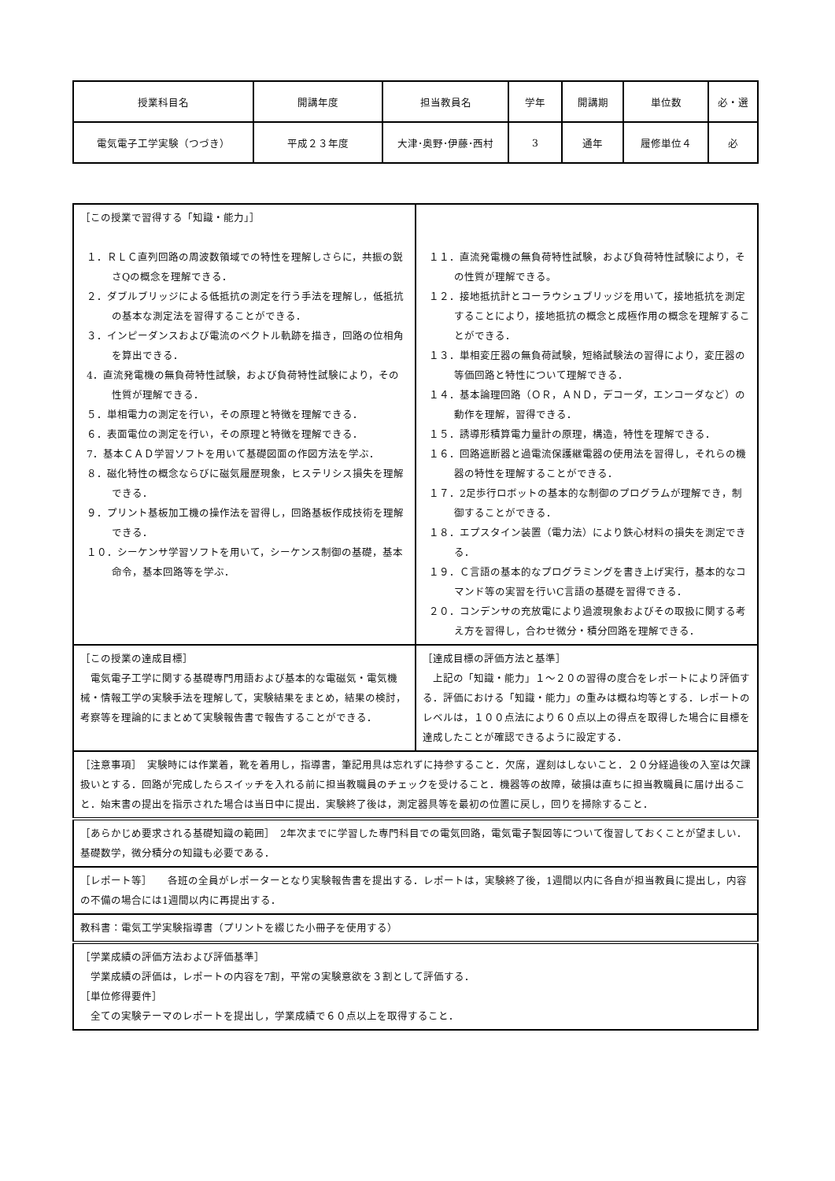| 授業科目名 | 開講年度 | 担当教員名 | 学年 | 開講期 | 単位数 | 必・選 |
| --- | --- | --- | --- | --- | --- | --- |
| 電気電子工学実験（つづき） | 平成２３年度 | 大津･奥野･伊藤･西村 | 3 | 通年 | 履修単位４ | 必 |
| ［この授業で習得する「知識・能力」］ １．ＲＬＣ直列回路の周波数領域での特性を理解しさらに，共振の鋭さQの概念を理解できる． ２．ダブルブリッジによる低抵抗の測定を行う手法を理解し，低抵抗の基本な測定法を習得することができる． ３．インピーダンスおよび電流のベクトル軌跡を描き，回路の位相角を算出できる． 4．直流発電機の無負荷特性試験，および負荷特性試験により，その性質が理解できる． ５．単相電力の測定を行い，その原理と特徴を理解できる． ６．表面電位の測定を行い，その原理と特徴を理解できる． 7．基本ＣＡＤ学習ソフトを用いて基礎図面の作図方法を学ぶ． ８．磁化特性の概念ならびに磁気履歴現象，ヒステリシス損失を理解できる． ９．プリント基板加工機の操作法を習得し，回路基板作成技術を理解できる． １０．シーケンサ学習ソフトを用いて，シーケンス制御の基礎，基本命令，基本回路等を学ぶ． | １１．直流発電機の無負荷特性試験，および負荷特性試験により，その性質が理解できる。 １２．接地抵抗計とコーラウシュブリッジを用いて，接地抵抗を測定することにより，接地抵抗の概念と成極作用の概念を理解することができる． １３．単相変圧器の無負荷試験，短絡試験法の習得により，変圧器の等価回路と特性について理解できる． １４．基本論理回路（ＯＲ，ＡＮＤ，デコーダ，エンコーダなど）の動作を理解，習得できる． １５．誘導形積算電力量計の原理，構造，特性を理解できる． １６．回路遮断器と過電流保護継電器の使用法を習得し，それらの機器の特性を理解することができる． １７．2足歩行ロボットの基本的な制御のプログラムが理解でき，制御することができる． １８．エプスタイン装置（電力法）により鉄心材料の損失を測定できる． １９．Ｃ言語の基本的なプログラミングを書き上げ実行，基本的なコマンド等の実習を行いC言語の基礎を習得できる． ２０．コンデンサの充放電により過渡現象およびその取扱に関する考え方を習得し，合わせ微分・積分回路を理解できる． |
| ［この授業の達成目標］ 電気電子工学に関する基礎専門用語および基本的な電磁気・電気機械・情報工学の実験手法を理解して，実験結果をまとめ，結果の検討，考察等を理論的にまとめて実験報告書で報告することができる． | ［達成目標の評価方法と基準］ 上記の「知識・能力」１～２０の習得の度合をレポートにより評価する．評価における「知識・能力」の重みは概ね均等とする．レポートのレベルは，１００点法により６０点以上の得点を取得した場合に目標を達成したことが確認できるように設定する． |
| ［注意事項］ 実験時には作業着，靴を着用し，指導書，筆記用具は忘れずに持参すること．欠席，遅刻はしないこと．２０分経過後の入室は欠課扱いとする．回路が完成したらスイッチを入れる前に担当教職員のチェックを受けること．機器等の故障，破損は直ちに担当教職員に届け出ること．始末書の提出を指示された場合は当日中に提出．実験終了後は，測定器具等を最初の位置に戻し，回りを掃除すること． | |
| ［あらかじめ要求される基礎知識の範囲］ 2年次までに学習した専門科目での電気回路，電気電子製図等について復習しておくことが望ましい．基礎数学，微分積分の知識も必要である． | |
| ［レポート等］ 各班の全員がレポーターとなり実験報告書を提出する．レポートは，実験終了後，1週間以内に各自が担当教員に提出し，内容の不備の場合には1週間以内に再提出する． | |
| 教科書：電気工学実験指導書（プリントを綴じた小冊子を使用する） | |
| ［学業成績の評価方法および評価基準］ 学業成績の評価は，レポートの内容を7割，平常の実験意欲を３割として評価する． ［単位修得要件］ 全ての実験テーマのレポートを提出し，学業成績で６０点以上を取得すること． | |